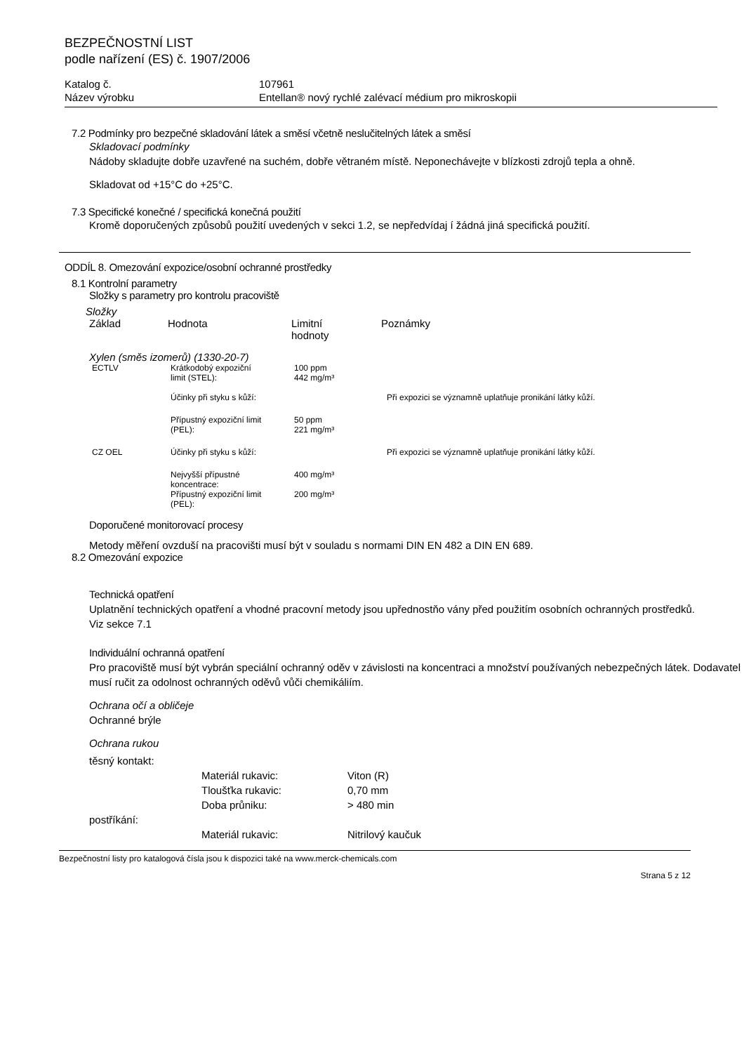BEZPEČNOSTNÍ LIST
podle nařízení (ES) č. 1907/2006
Katalog č. 107961
Název výrobku Entellan® nový rychlé zalévací médium pro mikroskopii
7.2 Podmínky pro bezpečné skladování látek a směsí včetně neslučitelných látek a směsí
Skladovací podmínky
Nádoby skladujte dobře uzavřené na suchém, dobře větraném místě. Neponechávejte v blízkosti zdrojů tepla a ohně.
Skladovat od +15°C do +25°C.
7.3 Specifické konečné / specifická konečná použití
Kromě doporučených způsobů použití uvedených v sekci 1.2, se nepředvídaj í žádná jiná specifická použití.
ODDÍL 8. Omezování expozice/osobní ochranné prostředky
8.1 Kontrolní parametry
Složky s parametry pro kontrolu pracoviště
Složky
| Základ | Hodnota | Limitní hodnoty | Poznámky |
Xylen (směs izomerů) (1330-20-7)
| ECTLV | Krátkodobý expoziční limit (STEL): | 100 ppm 442 mg/m³ | |
| | Účinky při styku s kůží: | | Při expozici se významně uplatňuje pronikání látky kůží. |
| | Přípustný expoziční limit (PEL): | 50 ppm 221 mg/m³ | |
| CZ OEL | Účinky při styku s kůží: | | Při expozici se významně uplatňuje pronikání látky kůží. |
| | Nejvyšší přípustné koncentrace: | 400 mg/m³ | |
| | Přípustný expoziční limit (PEL): | 200 mg/m³ | |
Doporučené monitorovací procesy
Metody měření ovzduší na pracovišti musí být v souladu s normami DIN EN 482 a DIN EN 689.
8.2 Omezování expozice
Technická opatření
Uplatnění technických opatření a vhodné pracovní metody jsou upřednostňo vány před použitím osobních ochranných prostředků.
Viz sekce 7.1
Individuální ochranná opatření
Pro pracoviště musí být vybrán speciální ochranný oděv v závislosti na koncentraci a množství používaných nebezpečných látek. Dodavatel musí ručit za odolnost ochranných oděvů vůči chemikáliím.
Ochrana očí a obličeje
Ochranné brýle
Ochrana rukou
těsný kontakt:
| Materiál rukavic: | Viton (R) |
| Tloušťka rukavic: | 0,70 mm |
| Doba průniku: | > 480 min |
postříkání:
| Materiál rukavic: | Nitrilový kaučuk |
Bezpečnostní listy pro katalogová čísla jsou k dispozici také na www.merck-chemicals.com
Strana 5 z 12